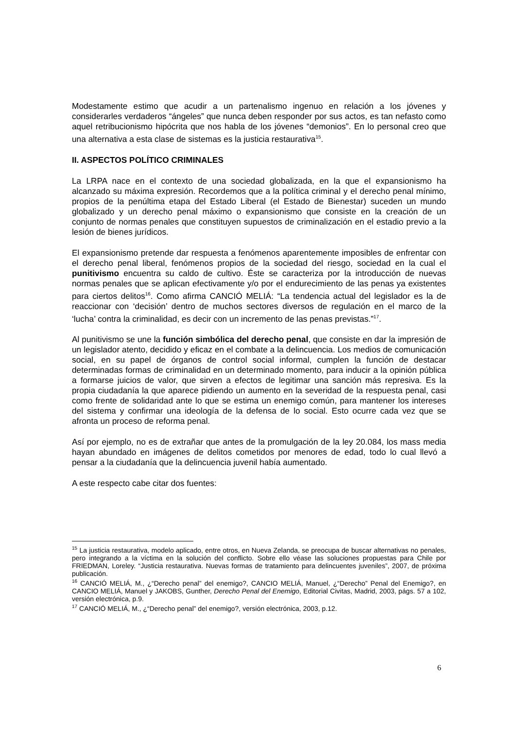Modestamente estimo que acudir a un partenalismo ingenuo en relación a los jóvenes y considerarles verdaderos “ángeles” que nunca deben responder por sus actos, es tan nefasto como aquel retribucionismo hipócrita que nos habla de los jóvenes “demonios”. En lo personal creo que una alternativa a esta clase de sistemas es la justicia restaurativa<sup>15</sup>.
II. ASPECTOS POLÍTICO CRIMINALES
La LRPA nace en el contexto de una sociedad globalizada, en la que el expansionismo ha alcanzado su máxima expresión. Recordemos que a la política criminal y el derecho penal mínimo, propios de la penúltima etapa del Estado Liberal (el Estado de Bienestar) suceden un mundo globalizado y un derecho penal máximo o expansionismo que consiste en la creación de un conjunto de normas penales que constituyen supuestos de criminalización en el estadio previo a la lesión de bienes jurídicos.
El expansionismo pretende dar respuesta a fenómenos aparentemente imposibles de enfrentar con el derecho penal liberal, fenómenos propios de la sociedad del riesgo, sociedad en la cual el punitivismo encuentra su caldo de cultivo. Éste se caracteriza por la introducción de nuevas normas penales que se aplican efectivamente y/o por el endurecimiento de las penas ya existentes para ciertos delitos<sup>16</sup>. Como afirma CANCIÓ MELIÁ: “La tendencia actual del legislador es la de reaccionar con ‘decisión’ dentro de muchos sectores diversos de regulación en el marco de la ‘lucha’ contra la criminalidad, es decir con un incremento de las penas previstas.”<sup>17</sup>.
Al punitivismo se une la función simbólica del derecho penal, que consiste en dar la impresión de un legislador atento, decidido y eficaz en el combate a la delincuencia. Los medios de comunicación social, en su papel de órganos de control social informal, cumplen la función de destacar determinadas formas de criminalidad en un determinado momento, para inducir a la opinión pública a formarse juicios de valor, que sirven a efectos de legitimar una sanción más represiva. Es la propia ciudadanía la que aparece pidiendo un aumento en la severidad de la respuesta penal, casi como frente de solidaridad ante lo que se estima un enemigo común, para mantener los intereses del sistema y confirmar una ideología de la defensa de lo social. Esto ocurre cada vez que se afronta un proceso de reforma penal.
Así por ejemplo, no es de extrañar que antes de la promulgación de la ley 20.084, los mass media hayan abundado en imágenes de delitos cometidos por menores de edad, todo lo cual llevó a pensar a la ciudadanía que la delincuencia juvenil había aumentado.
A este respecto cabe citar dos fuentes:
<sup>15</sup> La justicia restaurativa, modelo aplicado, entre otros, en Nueva Zelanda, se preocupa de buscar alternativas no penales, pero integrando a la víctima en la solución del conflicto. Sobre ello véase las soluciones propuestas para Chile por FRIEDMAN, Loreley. “Justicia restaurativa. Nuevas formas de tratamiento para delincuentes juveniles”, 2007, de próxima publicación.
<sup>16</sup> CANCIÓ MELIÁ, M., ¿“Derecho penal” del enemigo?, CANCIO MELIÁ, Manuel, ¿“Derecho” Penal del Enemigo?, en CANCIO MELIÁ, Manuel y JAKOBS, Gunther, Derecho Penal del Enemigo, Editorial Civitas, Madrid, 2003, págs. 57 a 102, versión electrónica, p.9.
<sup>17</sup> CANCIÓ MELIÁ, M., ¿“Derecho penal” del enemigo?, versión electrónica, 2003, p.12.
6